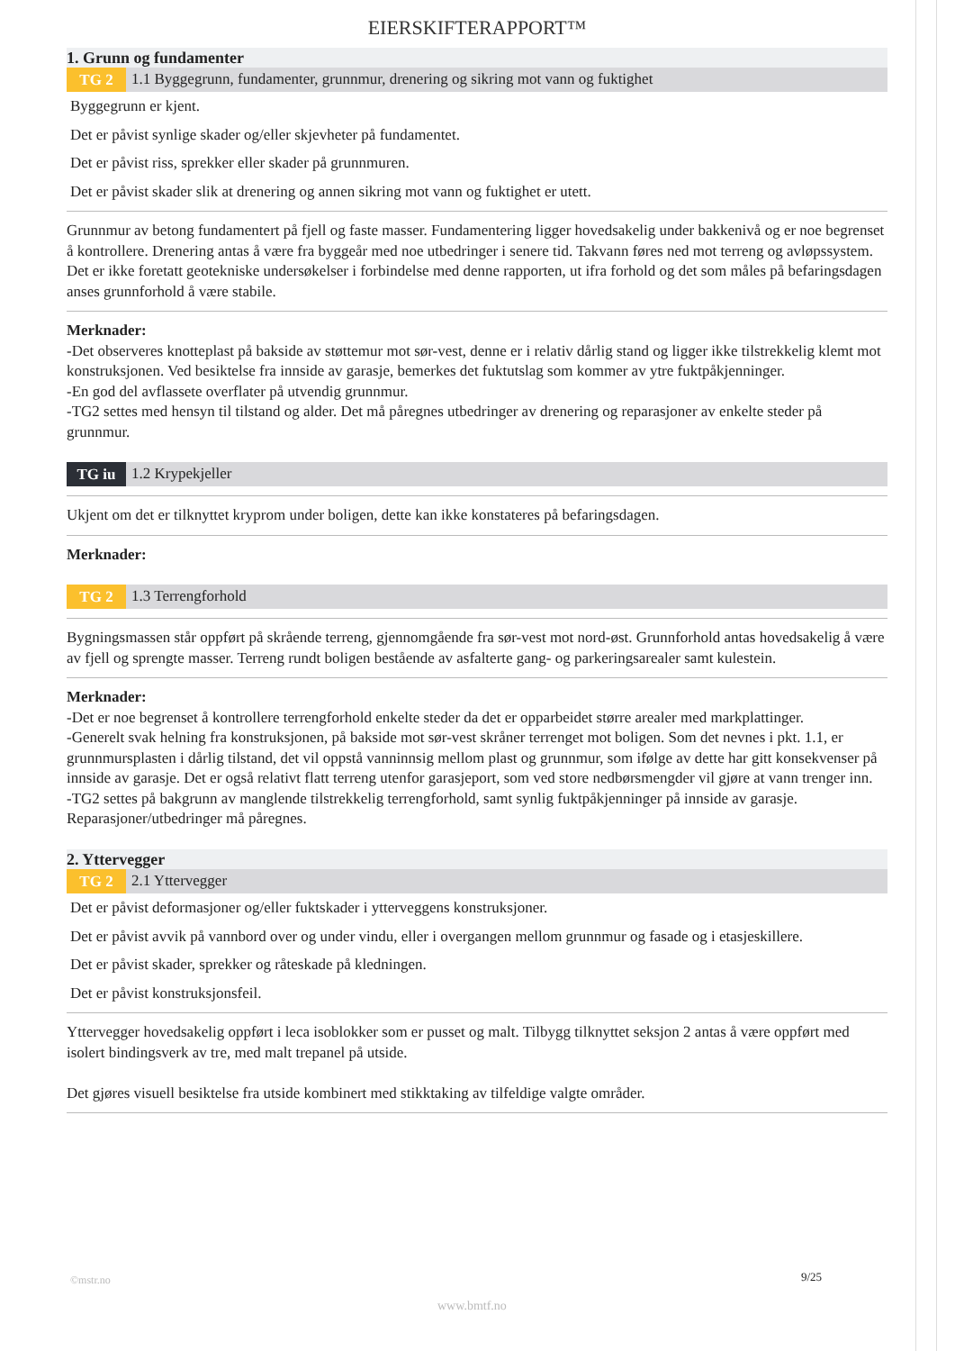EIERSKIFTERAPPORT™
1. Grunn og fundamenter
TG 2 1.1 Byggegrunn, fundamenter, grunnmur, drenering og sikring mot vann og fuktighet
Byggegrunn er kjent.
Det er påvist synlige skader og/eller skjevheter på fundamentet.
Det er påvist riss, sprekker eller skader på grunnmuren.
Det er påvist skader slik at drenering og annen sikring mot vann og fuktighet er utett.
Grunnmur av betong fundamentert på fjell og faste masser. Fundamentering ligger hovedsakelig under bakkenivå og er noe begrenset å kontrollere. Drenering antas å være fra byggeår med noe utbedringer i senere tid. Takvann føres ned mot terreng og avløpssystem. Det er ikke foretatt geotekniske undersøkelser i forbindelse med denne rapporten, ut ifra forhold og det som måles på befaringsdagen anses grunnforhold å være stabile.
Merknader:
-Det observeres knotteplast på bakside av støttemur mot sør-vest, denne er i relativ dårlig stand og ligger ikke tilstrekkelig klemt mot konstruksjonen. Ved besiktelse fra innside av garasje, bemerkes det fuktutslag som kommer av ytre fuktpåkjenninger.
-En god del avflassete overflater på utvendig grunnmur.
-TG2 settes med hensyn til tilstand og alder. Det må påregnes utbedringer av drenering og reparasjoner av enkelte steder på grunnmur.
TG iu 1.2 Krypekjeller
Ukjent om det er tilknyttet kryprom under boligen, dette kan ikke konstateres på befaringsdagen.
Merknader:
TG 2 1.3 Terrengforhold
Bygningsmassen står oppført på skrående terreng, gjennomgående fra sør-vest mot nord-øst. Grunnforhold antas hovedsakelig å være av fjell og sprengte masser. Terreng rundt boligen bestående av asfalterte gang- og parkeringsarealer samt kulestein.
Merknader:
-Det er noe begrenset å kontrollere terrengforhold enkelte steder da det er opparbeidet større arealer med markplattinger.
-Generelt svak helning fra konstruksjonen, på bakside mot sør-vest skråner terrenget mot boligen. Som det nevnes i pkt. 1.1, er grunnmursplasten i dårlig tilstand, det vil oppstå vanninnsig mellom plast og grunnmur, som ifølge av dette har gitt konsekvenser på innside av garasje. Det er også relativt flatt terreng utenfor garasjeport, som ved store nedbørsmengder vil gjøre at vann trenger inn.
-TG2 settes på bakgrunn av manglende tilstrekkelig terrengforhold, samt synlig fuktpåkjenninger på innside av garasje. Reparasjoner/utbedringer må påregnes.
2. Yttervegger
TG 2 2.1 Yttervegger
Det er påvist deformasjoner og/eller fuktskader i ytterveggens konstruksjoner.
Det er påvist avvik på vannbord over og under vindu, eller i overgangen mellom grunnmur og fasade og i etasjeskillere.
Det er påvist skader, sprekker og råteskade på kledningen.
Det er påvist konstruksjonsfeil.
Yttervegger hovedsakelig oppført i leca isoblokker som er pusset og malt. Tilbygg tilknyttet seksjon 2 antas å være oppført med isolert bindingsverk av tre, med malt trepanel på utside.
Det gjøres visuell besiktelse fra utside kombinert med stikktaking av tilfeldige valgte områder.
©mstr.no 9/25
www.bmtf.no